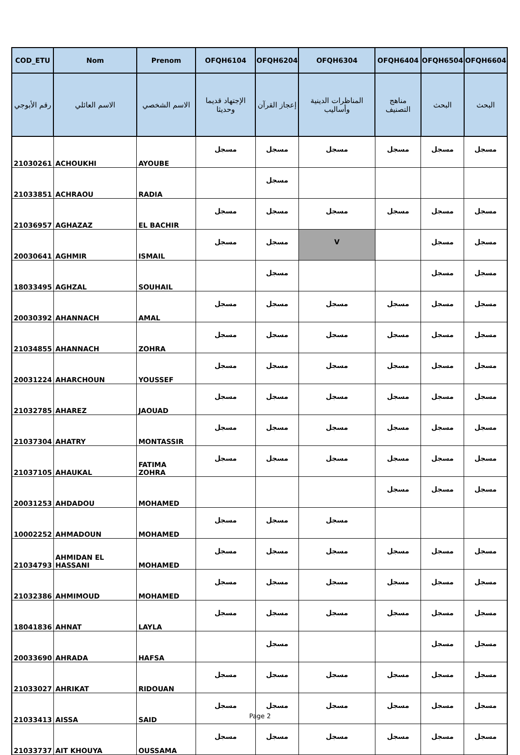| COD_ETU | Nom | Prenom | OFQH6104 | OFQH6204 | OFQH6304 | OFQH6404 | OFQH6504 | OFQH6604 |
| --- | --- | --- | --- | --- | --- | --- | --- | --- |
| رقم الأبوجي | الاسم العائلي | الاسم الشخصي | الإجتهاد قديما وحديثا | إعجاز القرآن | المناظرات الدينية وأساليب | مناهج التصنيف | البحث | البحث |
| 21030261 | ACHOUKHI | AYOUBE | مسجل | مسجل | مسجل | مسجل | مسجل | مسجل |
| 21033851 | ACHRAOU | RADIA | | مسجل | | | | |
| 21036957 | AGHAZAZ | EL BACHIR | مسجل | مسجل | مسجل | مسجل | مسجل | مسجل |
| 20030641 | AGHMIR | ISMAIL | مسجل | مسجل | V | | مسجل | مسجل |
| 18033495 | AGHZAL | SOUHAIL | | مسجل | | | مسجل | مسجل |
| 20030392 | AHANNACH | AMAL | مسجل | مسجل | مسجل | مسجل | مسجل | مسجل |
| 21034855 | AHANNACH | ZOHRA | مسجل | مسجل | مسجل | مسجل | مسجل | مسجل |
| 20031224 | AHARCHOUN | YOUSSEF | مسجل | مسجل | مسجل | مسجل | مسجل | مسجل |
| 21032785 | AHAREZ | JAOUAD | مسجل | مسجل | مسجل | مسجل | مسجل | مسجل |
| 21037304 | AHATRY | MONTASSIR | مسجل | مسجل | مسجل | مسجل | مسجل | مسجل |
| 21037105 | AHAUKAL | FATIMA ZOHRA | مسجل | مسجل | مسجل | مسجل | مسجل | مسجل |
| 20031253 | AHDADOU | MOHAMED | | | | مسجل | مسجل | مسجل |
| 10002252 | AHMADOUN | MOHAMED | مسجل | مسجل | مسجل | | | |
| 21034793 | AHMIDAN EL HASSANI | MOHAMED | مسجل | مسجل | مسجل | مسجل | مسجل | مسجل |
| 21032386 | AHMIMOUD | MOHAMED | مسجل | مسجل | مسجل | مسجل | مسجل | مسجل |
| 18041836 | AHNAT | LAYLA | مسجل | مسجل | مسجل | مسجل | مسجل | مسجل |
| 20033690 | AHRADA | HAFSA | | مسجل | | | مسجل | مسجل |
| 21033027 | AHRIKAT | RIDOUAN | مسجل | مسجل | مسجل | مسجل | مسجل | مسجل |
| 21033413 | AISSA | SAID | مسجل | مسجل | مسجل | مسجل | مسجل | مسجل |
| 21033737 | AIT KHOUYA | OUSSAMA | مسجل | مسجل | مسجل | مسجل | مسجل | مسجل |
Page 2